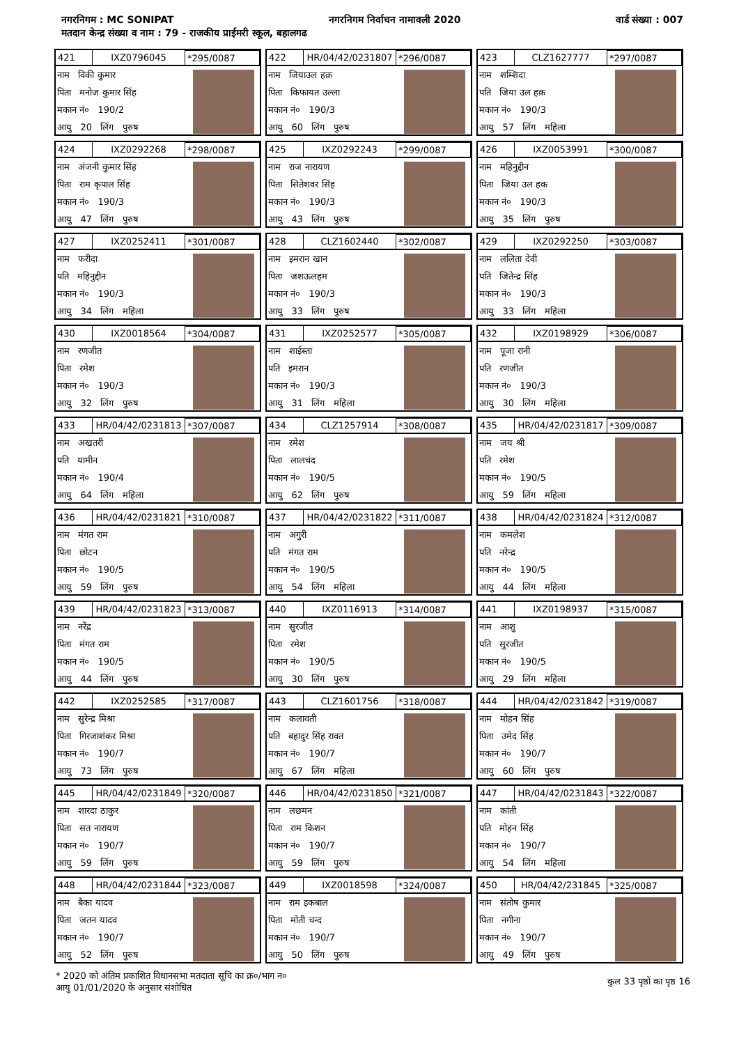नगरनिगम : MC SONIPAT नगरनिगम निर्वाचन नामावली 2020 वार्ड संख्या : 007
मतदान केन्द्र संख्या व नाम : 79 - राजकीय प्राईमरी स्कूल, बहालगढ
421 IXZ0796045 *295/0087
नाम विकी कुमार
पिता मनोज कुमार सिंह
मकान नं० 190/2
आयु 20 लिंग पुरुष
422 HR/04/42/0231807 *296/0087
नाम जियाउल हक़
पिता किफायत उल्ला
मकान नं० 190/3
आयु 60 लिंग पुरुष
423 CLZ1627777 *297/0087
नाम शम्शिदा
पति जिया उल हक़
मकान नं० 190/3
आयु 57 लिंग महिला
424 IXZ0292268 *298/0087
नाम अंजनी कुमार सिंह
पिता राम कृपाल सिंह
मकान नं० 190/3
आयु 47 लिंग पुरुष
425 IXZ0292243 *299/0087
नाम राज नारायण
पिता सितेशवर सिंह
मकान नं० 190/3
आयु 43 लिंग पुरुष
426 IXZ0053991 *300/0087
नाम महिनुद्दीन
पिता जिया उल हक
मकान नं० 190/3
आयु 35 लिंग पुरुष
427 IXZ0252411 *301/0087
नाम फरीदा
पति महिनुद्दीन
मकान नं० 190/3
आयु 34 लिंग महिला
428 CLZ1602440 *302/0087
नाम इमरान खान
पिता जशऊलहम
मकान नं० 190/3
आयु 33 लिंग पुरुष
429 IXZ0292250 *303/0087
नाम ललिता देवी
पति जितेन्द्र सिंह
मकान नं० 190/3
आयु 33 लिंग महिला
430 IXZ0018564 *304/0087
नाम रणजीत
पिता रमेश
मकान नं० 190/3
आयु 32 लिंग पुरुष
431 IXZ0252577 *305/0087
नाम शाईस्ता
पति इमरान
मकान नं० 190/3
आयु 31 लिंग महिला
432 IXZ0198929 *306/0087
नाम पूजा रानी
पति रणजीत
मकान नं० 190/3
आयु 30 लिंग महिला
433 HR/04/42/0231813 *307/0087
नाम अखतरी
पति यामीन
मकान नं० 190/4
आयु 64 लिंग महिला
434 CLZ1257914 *308/0087
नाम रमेश
पिता लालचंद
मकान नं० 190/5
आयु 62 लिंग पुरुष
435 HR/04/42/0231817 *309/0087
नाम जय श्री
पति रमेश
मकान नं० 190/5
आयु 59 लिंग महिला
436 HR/04/42/0231821 *310/0087
नाम मंगत राम
पिता छोटन
मकान नं० 190/5
आयु 59 लिंग पुरुष
437 HR/04/42/0231822 *311/0087
नाम अगुरी
पति मंगत राम
मकान नं० 190/5
आयु 54 लिंग महिला
438 HR/04/42/0231824 *312/0087
नाम कमलेश
पति नरेन्द्र
मकान नं० 190/5
आयु 44 लिंग महिला
439 HR/04/42/0231823 *313/0087
नाम नरेंद्र
पिता मंगत राम
मकान नं० 190/5
आयु 44 लिंग पुरुष
440 IXZ0116913 *314/0087
नाम सुरजीत
पिता रमेश
मकान नं० 190/5
आयु 30 लिंग पुरुष
441 IXZ0198937 *315/0087
नाम आशु
पति सुरजीत
मकान नं० 190/5
आयु 29 लिंग महिला
442 IXZ0252585 *317/0087
नाम सुरेन्द्र मिश्रा
पिता गिरजाशंकर मिश्रा
मकान नं० 190/7
आयु 73 लिंग पुरुष
443 CLZ1601756 *318/0087
नाम कलावती
पति बहादुर सिंह रावत
मकान नं० 190/7
आयु 67 लिंग महिला
444 HR/04/42/0231842 *319/0087
नाम मोहन सिंह
पिता उमेद सिंह
मकान नं० 190/7
आयु 60 लिंग पुरुष
445 HR/04/42/0231849 *320/0087
नाम शारदा ठाकुर
पिता सत नारायण
मकान नं० 190/7
आयु 59 लिंग पुरुष
446 HR/04/42/0231850 *321/0087
नाम लछमन
पिता राम किशन
मकान नं० 190/7
आयु 59 लिंग पुरुष
447 HR/04/42/0231843 *322/0087
नाम कांती
पति मोहन सिंह
मकान नं० 190/7
आयु 54 लिंग महिला
448 HR/04/42/0231844 *323/0087
नाम बैका यादव
पिता जतन यादव
मकान नं० 190/7
आयु 52 लिंग पुरुष
449 IXZ0018598 *324/0087
नाम राम इकबाल
पिता मोती चन्द
मकान नं० 190/7
आयु 50 लिंग पुरुष
450 HR/04/42/231845 *325/0087
नाम संतोष कुमार
पिता नगीना
मकान नं० 190/7
आयु 49 लिंग पुरुष
* 2020 को अंतिम प्रकाशित विधानसभा मतदाता सूचि का क्र०/भाग न०
आयु 01/01/2020 के अनुसार संशोधित
कुल 33 पृष्ठों का पृष्ठ 16